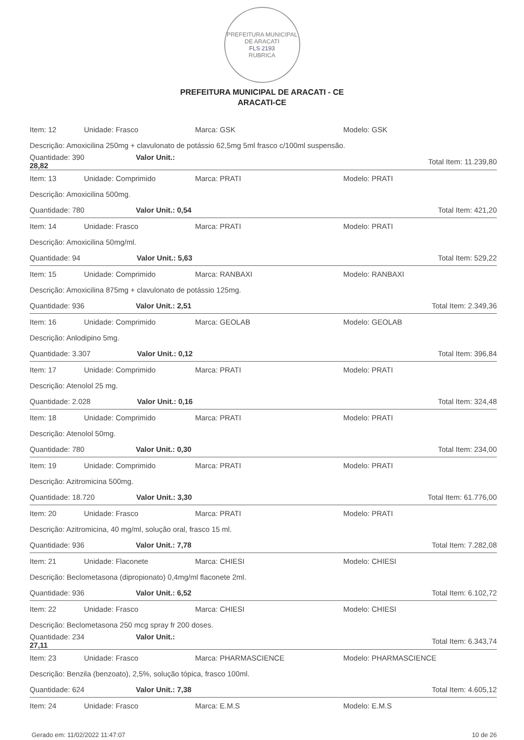PREFEITURA MUNICIPAL DE ARACATI
FLS 2193
RUBRICA
PREFEITURA MUNICIPAL DE ARACATI - CE
ARACATI-CE
| Item: 12 | Unidade: Frasco | Marca: GSK | Modelo: GSK |
| Descrição: Amoxicilina 250mg + clavulonato de potássio 62,5mg 5ml frasco c/100ml suspensão. | | | |
| Quantidade: 390 Valor Unit.: 28,82 | | | Total Item: 11.239,80 |
| Item: 13 | Unidade: Comprimido | Marca: PRATI | Modelo: PRATI |
| Descrição: Amoxicilina 500mg. | | | |
| Quantidade: 780 Valor Unit.: 0,54 | | | Total Item: 421,20 |
| Item: 14 | Unidade: Frasco | Marca: PRATI | Modelo: PRATI |
| Descrição: Amoxicilina 50mg/ml. | | | |
| Quantidade: 94 Valor Unit.: 5,63 | | | Total Item: 529,22 |
| Item: 15 | Unidade: Comprimido | Marca: RANBAXI | Modelo: RANBAXI |
| Descrição: Amoxicilina 875mg + clavulonato de potássio 125mg. | | | |
| Quantidade: 936 Valor Unit.: 2,51 | | | Total Item: 2.349,36 |
| Item: 16 | Unidade: Comprimido | Marca: GEOLAB | Modelo: GEOLAB |
| Descrição: Anlodipino 5mg. | | | |
| Quantidade: 3.307 Valor Unit.: 0,12 | | | Total Item: 396,84 |
| Item: 17 | Unidade: Comprimido | Marca: PRATI | Modelo: PRATI |
| Descrição: Atenolol 25 mg. | | | |
| Quantidade: 2.028 Valor Unit.: 0,16 | | | Total Item: 324,48 |
| Item: 18 | Unidade: Comprimido | Marca: PRATI | Modelo: PRATI |
| Descrição: Atenolol 50mg. | | | |
| Quantidade: 780 Valor Unit.: 0,30 | | | Total Item: 234,00 |
| Item: 19 | Unidade: Comprimido | Marca: PRATI | Modelo: PRATI |
| Descrição: Azitromicina 500mg. | | | |
| Quantidade: 18.720 Valor Unit.: 3,30 | | | Total Item: 61.776,00 |
| Item: 20 | Unidade: Frasco | Marca: PRATI | Modelo: PRATI |
| Descrição: Azitromicina, 40 mg/ml, solução oral, frasco 15 ml. | | | |
| Quantidade: 936 Valor Unit.: 7,78 | | | Total Item: 7.282,08 |
| Item: 21 | Unidade: Flaconete | Marca: CHIESI | Modelo: CHIESI |
| Descrição: Beclometasona (dipropionato) 0,4mg/ml flaconete 2ml. | | | |
| Quantidade: 936 Valor Unit.: 6,52 | | | Total Item: 6.102,72 |
| Item: 22 | Unidade: Frasco | Marca: CHIESI | Modelo: CHIESI |
| Descrição: Beclometasona 250 mcg spray fr 200 doses. | | | |
| Quantidade: 234 Valor Unit.: 27,11 | | | Total Item: 6.343,74 |
| Item: 23 | Unidade: Frasco | Marca: PHARMASCIENCE | Modelo: PHARMASCIENCE |
| Descrição: Benzila (benzoato), 2,5%, solução tópica, frasco 100ml. | | | |
| Quantidade: 624 Valor Unit.: 7,38 | | | Total Item: 4.605,12 |
| Item: 24 | Unidade: Frasco | Marca: E.M.S | Modelo: E.M.S |
Gerado em: 11/02/2022 11:47:07 10 de 26